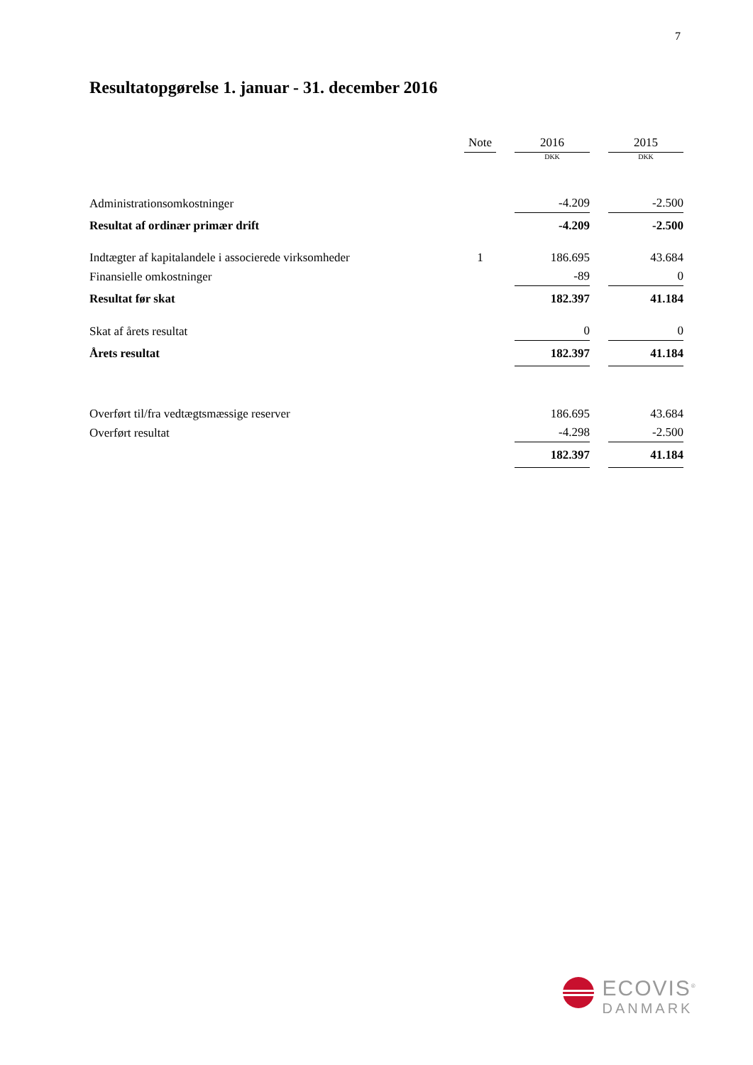7
Resultatopgørelse 1. januar - 31. december 2016
| | Note | | 2016 | | 2015 |
| --- | --- | --- | --- | --- | --- |
| | | | DKK | | DKK |
| Administrationsomkostninger | | | -4.209 | | -2.500 |
| Resultat af ordinær primær drift | | | -4.209 | | -2.500 |
| Indtægter af kapitalandele i associerede virksomheder | 1 | | 186.695 | | 43.684 |
| Finansielle omkostninger | | | -89 | | 0 |
| Resultat før skat | | | 182.397 | | 41.184 |
| Skat af årets resultat | | | 0 | | 0 |
| Årets resultat | | | 182.397 | | 41.184 |
| Overført til/fra vedtægtsmæssige reserver | | | 186.695 | | 43.684 |
| Overført resultat | | | -4.298 | | -2.500 |
| | | | 182.397 | | 41.184 |
ECOVIS<sup>®</sup>
DANMARK